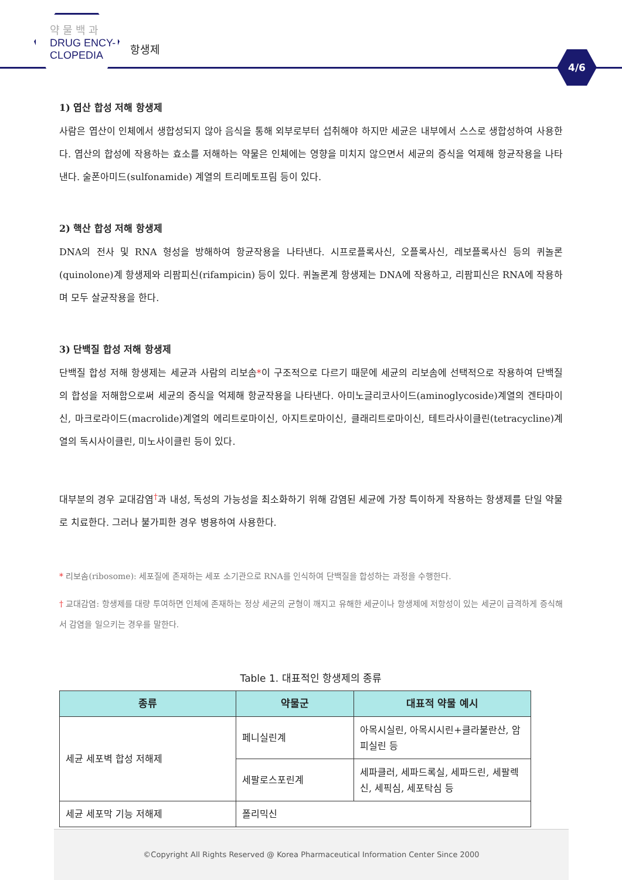약 물 백 과
DRUG ENCY-
CLOPEDIA
항생제
4/6
1) 엽산 합성 저해 항생제
사람은 엽산이 인체에서 생합성되지 않아 음식을 통해 외부로부터 섭취해야 하지만 세균은 내부에서 스스로 생합성하여 사용한다. 엽산의 합성에 작용하는 효소를 저해하는 약물은 인체에는 영향을 미치지 않으면서 세균의 증식을 억제해 항균작용을 나타낸다. 술폰아미드(sulfonamide) 계열의 트리메토프림 등이 있다.
2) 핵산 합성 저해 항생제
DNA의 전사 및 RNA 형성을 방해하여 항균작용을 나타낸다. 시프로플록사신, 오플록사신, 레보플록사신 등의 퀴놀론(quinolone)계 항생제와 리팜피신(rifampicin) 등이 있다. 퀴놀론계 항생제는 DNA에 작용하고, 리팜피신은 RNA에 작용하며 모두 살균작용을 한다.
3) 단백질 합성 저해 항생제
단백질 합성 저해 항생제는 세균과 사람의 리보솜*이 구조적으로 다르기 때문에 세균의 리보솜에 선택적으로 작용하여 단백질의 합성을 저해함으로써 세균의 증식을 억제해 항균작용을 나타낸다. 아미노글리코사이드(aminoglycoside)계열의 겐타마이신, 마크로라이드(macrolide)계열의 에리트로마이신, 아지트로마이신, 클래리트로마이신, 테트라사이클린(tetracycline)계열의 독시사이클린, 미노사이클린 등이 있다.
대부분의 경우 교대감염<sup>†</sup>과 내성, 독성의 가능성을 최소화하기 위해 감염된 세균에 가장 특이하게 작용하는 항생제를 단일 약물로 치료한다. 그러나 불가피한 경우 병용하여 사용한다.
* 리보솜(ribosome): 세포질에 존재하는 세포 소기관으로 RNA를 인식하여 단백질을 합성하는 과정을 수행한다.
† 교대감염: 항생제를 대량 투여하면 인체에 존재하는 정상 세균의 균형이 깨지고 유해한 세균이나 항생제에 저항성이 있는 세균이 급격하게 증식해서 감염을 일으키는 경우를 말한다.
Table 1. 대표적인 항생제의 종류
| 종류 | 약물군 | 대표적 약물 예시 |
| --- | --- | --- |
| 세균 세포벽 합성 저해제 | 페니실린계 | 아목시실린, 아목시시린+클라불란산, 암피실린 등 |
| | 세팔로스포린계 | 세파클러, 세파드록실, 세파드린, 세팔렉신, 세픽심, 세포탁심 등 |
| 세균 세포막 기능 저해제 | 폴리믹신 | |
©Copyright All Rights Reserved @ Korea Pharmaceutical Information Center Since 2000